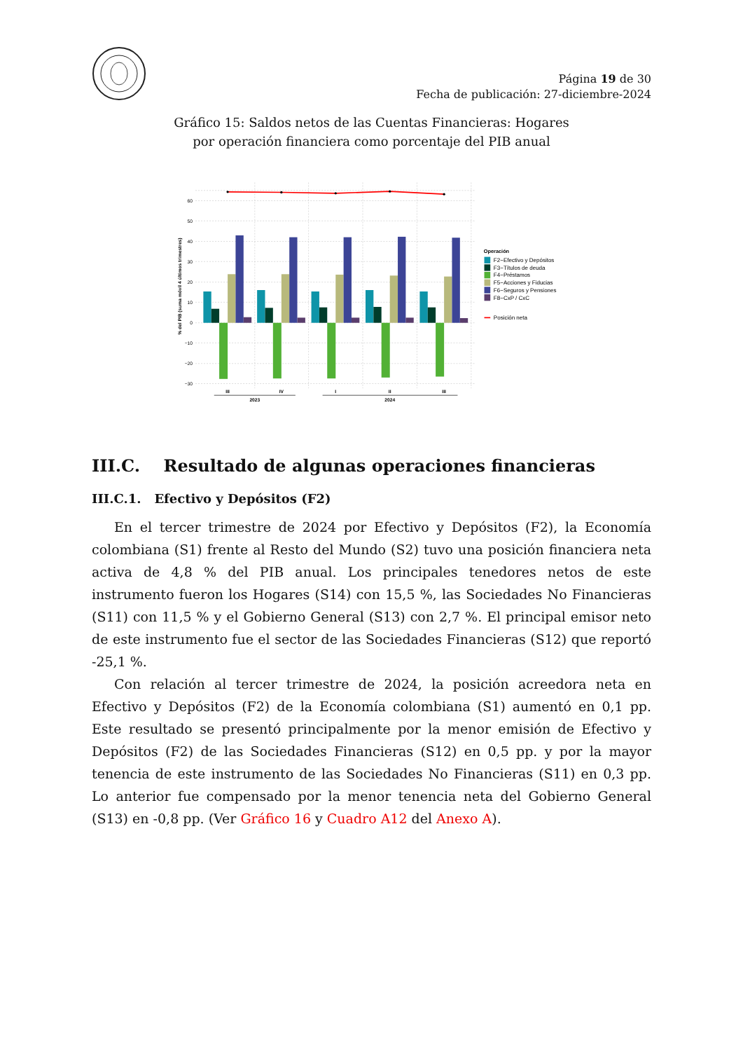Página 19 de 30
Fecha de publicación: 27-diciembre-2024
Gráfico 15: Saldos netos de las Cuentas Financieras: Hogares
por operación financiera como porcentaje del PIB anual
60
50
40
30
20
10
0
−10
−20
−30
% del PIB (suma móvil 4 últimos trimestres)
III
IV
I
II
III
2023
2024
Operación
F2−Efectivo y Depósitos
F3−Títulos de deuda
F4−Préstamos
F5−Acciones y Fiducias
F6−Seguros y Pensiones
F8−CxP / CxC
Posición neta
III.C. Resultado de algunas operaciones financieras
III.C.1. Efectivo y Depósitos (F2)
En el tercer trimestre de 2024 por Efectivo y Depósitos (F2), la Economía colombiana (S1) frente al Resto del Mundo (S2) tuvo una posición financiera neta activa de 4,8 % del PIB anual. Los principales tenedores netos de este instrumento fueron los Hogares (S14) con 15,5 %, las Sociedades No Financieras (S11) con 11,5 % y el Gobierno General (S13) con 2,7 %. El principal emisor neto de este instrumento fue el sector de las Sociedades Financieras (S12) que reportó -25,1 %.
Con relación al tercer trimestre de 2024, la posición acreedora neta en Efectivo y Depósitos (F2) de la Economía colombiana (S1) aumentó en 0,1 pp. Este resultado se presentó principalmente por la menor emisión de Efectivo y Depósitos (F2) de las Sociedades Financieras (S12) en 0,5 pp. y por la mayor tenencia de este instrumento de las Sociedades No Financieras (S11) en 0,3 pp. Lo anterior fue compensado por la menor tenencia neta del Gobierno General (S13) en -0,8 pp. (Ver Gráfico 16 y Cuadro A12 del Anexo A).